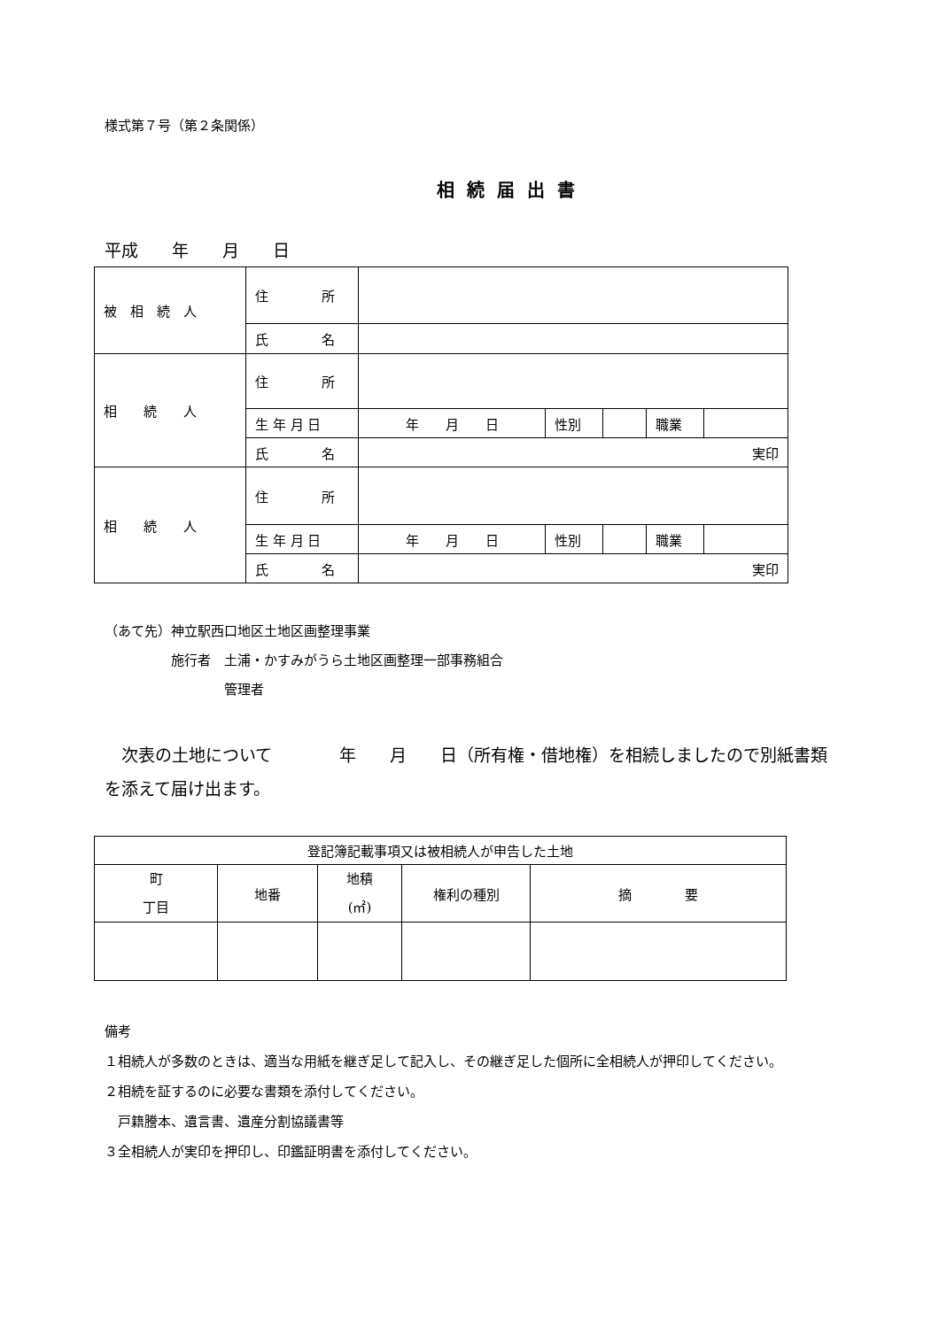様式第７号（第２条関係）
相続届出書
平成　　年　　月　　日
| 被 相 続 人 | 住 所 | | | | | | |
| | 氏 名 | | | | | | |
| 相 続 人 | 住 所 | | | | | | |
| | 生 年 月 日 | 年 月 日 | 性別 | | 職業 | | |
| | 氏 名 | 実印 | | | | | |
| 相 続 人 | 住 所 | | | | | | |
| | 生 年 月 日 | 年 月 日 | 性別 | | 職業 | | |
| | 氏 名 | 実印 | | | | | |
（あて先）神立駅西口地区土地区画整理事業
　　　　　施行者　土浦・かすみがうら土地区画整理一部事務組合
　　　　　　　　　管理者
　次表の土地について　　　　年　　月　　日（所有権・借地権）を相続しましたので別紙書類を添えて届け出ます。
| 登記簿記載事項又は被相続人が申告した土地 | | | | |
| 町 丁目 | 地番 | 地積 (㎡) | 権利の種別 | 摘 要 |
備考
１相続人が多数のときは、適当な用紙を継ぎ足して記入し、その継ぎ足した個所に全相続人が押印してください。
２相続を証するのに必要な書類を添付してください。
　戸籍謄本、遺言書、遺産分割協議書等
３全相続人が実印を押印し、印鑑証明書を添付してください。